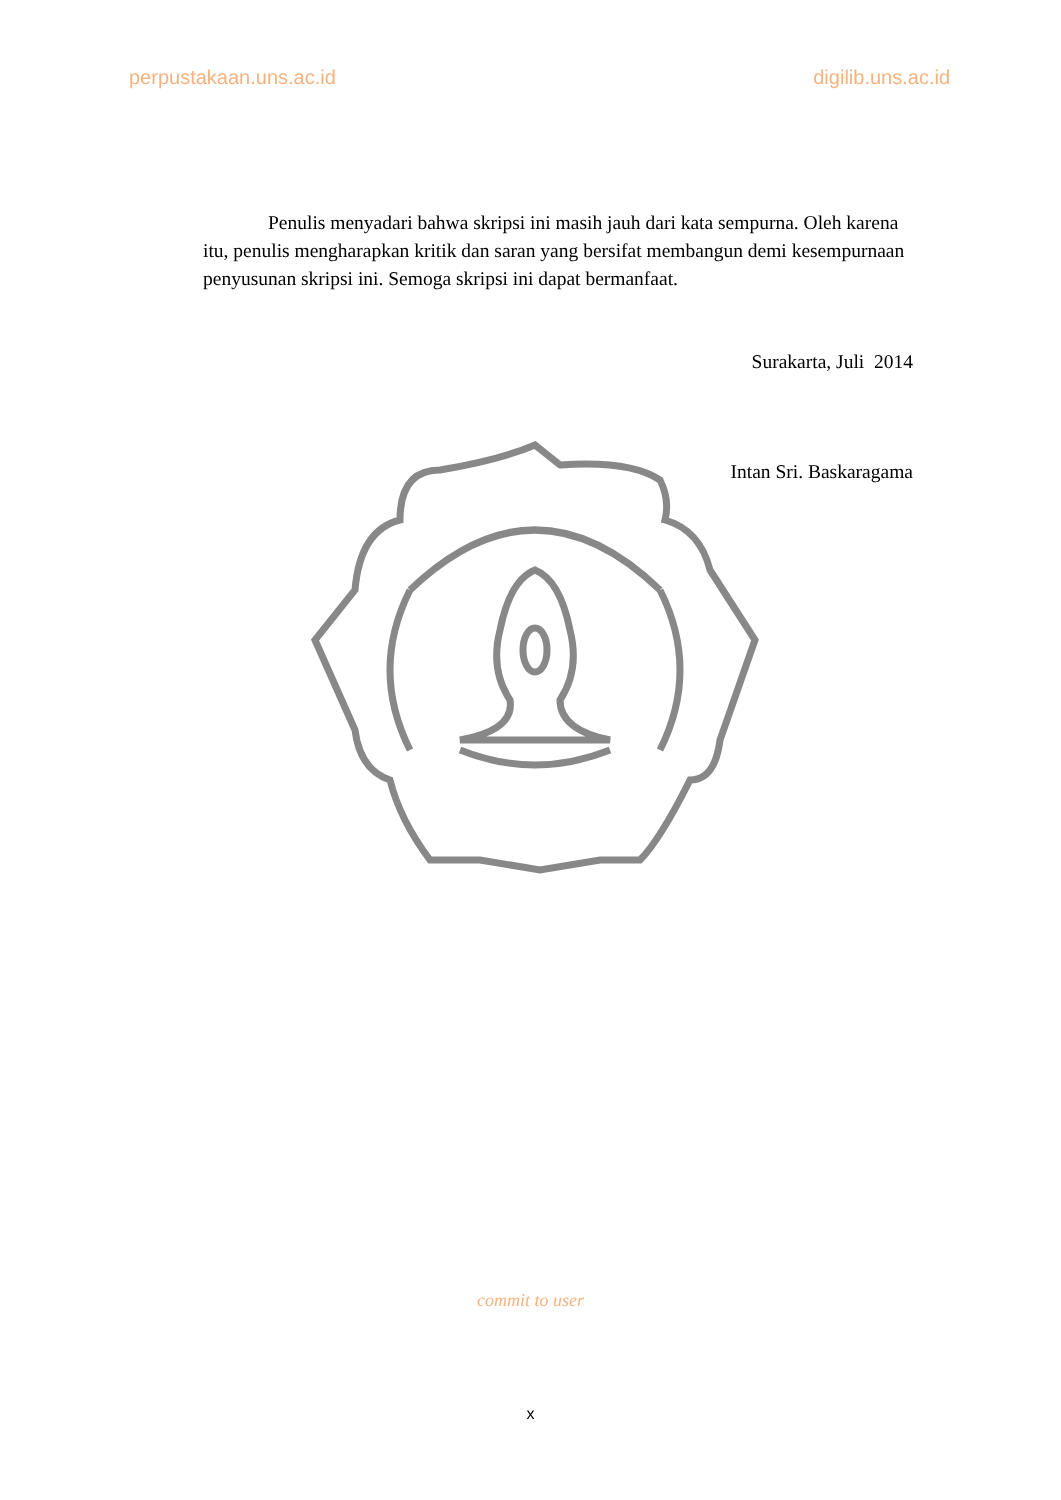perpustakaan.uns.ac.id digilib.uns.ac.id
Penulis menyadari bahwa skripsi ini masih jauh dari kata sempurna. Oleh karena itu, penulis mengharapkan kritik dan saran yang bersifat membangun demi kesempurnaan penyusunan skripsi ini. Semoga skripsi ini dapat bermanfaat.
Surakarta, Juli 2014
Intan Sri. Baskaragama
commit to user
x